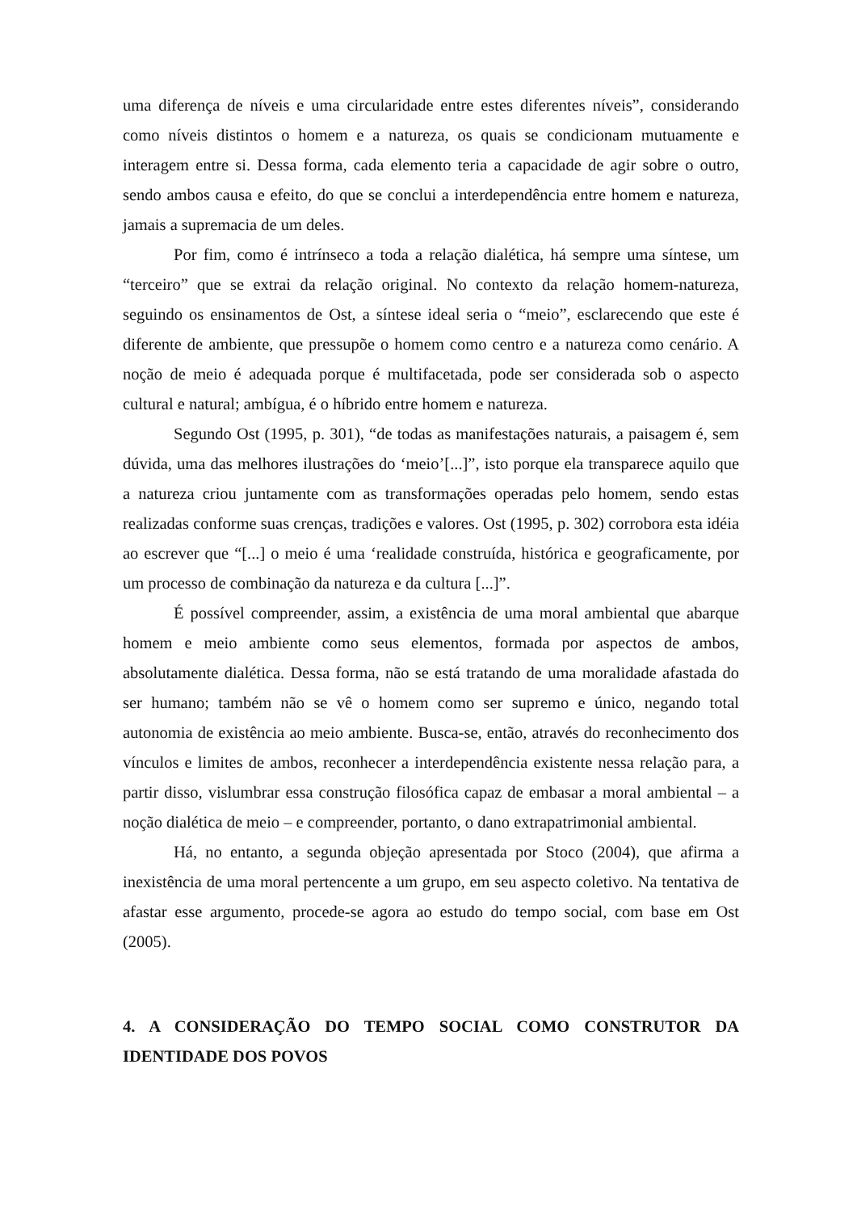uma diferença de níveis e uma circularidade entre estes diferentes níveis”, considerando como níveis distintos o homem e a natureza, os quais se condicionam mutuamente e interagem entre si. Dessa forma, cada elemento teria a capacidade de agir sobre o outro, sendo ambos causa e efeito, do que se conclui a interdependência entre homem e natureza, jamais a supremacia de um deles.
Por fim, como é intrínseco a toda a relação dialética, há sempre uma síntese, um “terceiro” que se extrai da relação original. No contexto da relação homem-natureza, seguindo os ensinamentos de Ost, a síntese ideal seria o “meio”, esclarecendo que este é diferente de ambiente, que pressupõe o homem como centro e a natureza como cenário. A noção de meio é adequada porque é multifacetada, pode ser considerada sob o aspecto cultural e natural; ambígua, é o híbrido entre homem e natureza.
Segundo Ost (1995, p. 301), “de todas as manifestações naturais, a paisagem é, sem dúvida, uma das melhores ilustrações do ‘meio’[...]”, isto porque ela transparece aquilo que a natureza criou juntamente com as transformações operadas pelo homem, sendo estas realizadas conforme suas crenças, tradições e valores. Ost (1995, p. 302) corrobora esta idéia ao escrever que “[...] o meio é uma ‘realidade construída, histórica e geograficamente, por um processo de combinação da natureza e da cultura [...]”.
É possível compreender, assim, a existência de uma moral ambiental que abarque homem e meio ambiente como seus elementos, formada por aspectos de ambos, absolutamente dialética. Dessa forma, não se está tratando de uma moralidade afastada do ser humano; também não se vê o homem como ser supremo e único, negando total autonomia de existência ao meio ambiente. Busca-se, então, através do reconhecimento dos vínculos e limites de ambos, reconhecer a interdependência existente nessa relação para, a partir disso, vislumbrar essa construção filosófica capaz de embasar a moral ambiental – a noção dialética de meio – e compreender, portanto, o dano extrapatrimonial ambiental.
Há, no entanto, a segunda objeção apresentada por Stoco (2004), que afirma a inexistência de uma moral pertencente a um grupo, em seu aspecto coletivo. Na tentativa de afastar esse argumento, procede-se agora ao estudo do tempo social, com base em Ost (2005).
4. A CONSIDERAÇÃO DO TEMPO SOCIAL COMO CONSTRUTOR DA IDENTIDADE DOS POVOS